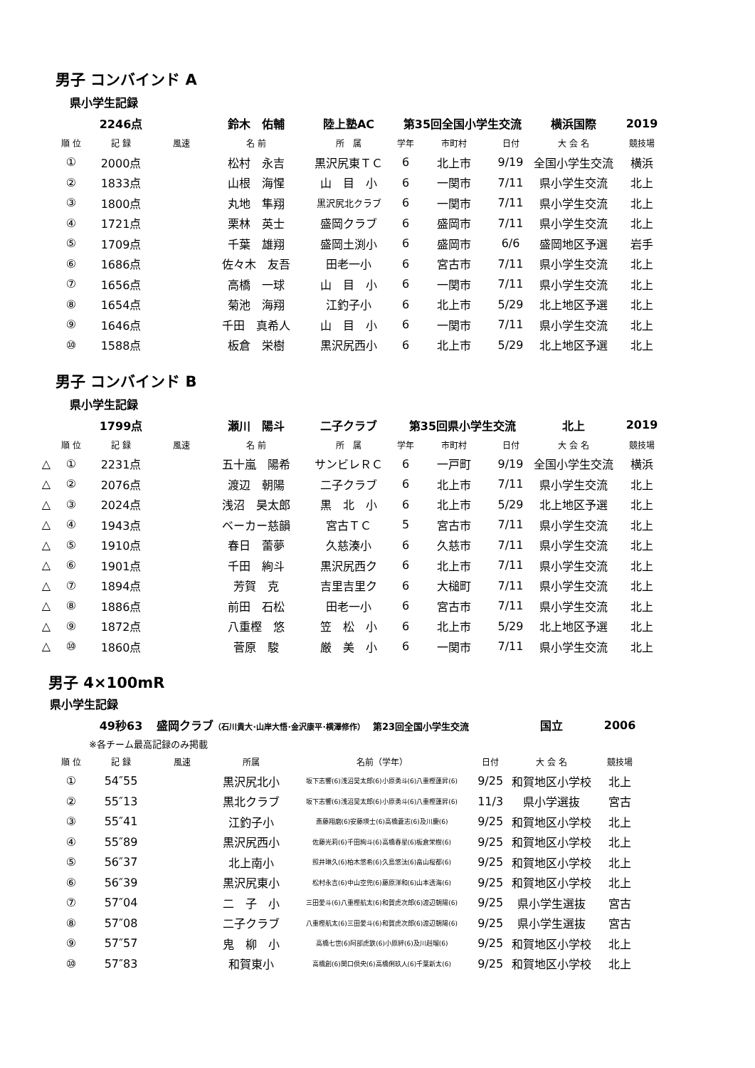男子 コンバインド A
県小学生記録
| | | 2246点 | | 鈴木 佑輔 | 陸上塾AC | 第35回全国小学生交流 | | | 横浜国際 | 2019 |
| | 順 位 | 記 録 | 風速 | 名 前 | 所 属 | 学年 | 市町村 | 日付 | 大 会 名 | 競技場 |
| | ① | 2000点 | | 松村 永吉 | 黒沢尻東ＴＣ | 6 | 北上市 | 9/19 | 全国小学生交流 | 横浜 |
| | ② | 1833点 | | 山根 海惺 | 山 目 小 | 6 | 一関市 | 7/11 | 県小学生交流 | 北上 |
| | ③ | 1800点 | | 丸地 隼翔 | 黒沢尻北クラブ | 6 | 一関市 | 7/11 | 県小学生交流 | 北上 |
| | ④ | 1721点 | | 栗林 英士 | 盛岡クラブ | 6 | 盛岡市 | 7/11 | 県小学生交流 | 北上 |
| | ⑤ | 1709点 | | 千葉 雄翔 | 盛岡土渕小 | 6 | 盛岡市 | 6/6 | 盛岡地区予選 | 岩手 |
| | ⑥ | 1686点 | | 佐々木 友吾 | 田老一小 | 6 | 宮古市 | 7/11 | 県小学生交流 | 北上 |
| | ⑦ | 1656点 | | 高橋 一球 | 山 目 小 | 6 | 一関市 | 7/11 | 県小学生交流 | 北上 |
| | ⑧ | 1654点 | | 菊池 海翔 | 江釣子小 | 6 | 北上市 | 5/29 | 北上地区予選 | 北上 |
| | ⑨ | 1646点 | | 千田 真希人 | 山 目 小 | 6 | 一関市 | 7/11 | 県小学生交流 | 北上 |
| | ⑩ | 1588点 | | 板倉 栄樹 | 黒沢尻西小 | 6 | 北上市 | 5/29 | 北上地区予選 | 北上 |
男子 コンバインド B
県小学生記録
| | | 1799点 | | 瀬川 陽斗 | 二子クラブ | 第35回県小学生交流 | | | 北上 | 2019 |
| | 順 位 | 記 録 | 風速 | 名 前 | 所 属 | 学年 | 市町村 | 日付 | 大 会 名 | 競技場 |
| △ | ① | 2231点 | | 五十嵐 陽希 | サンビレＲＣ | 6 | 一戸町 | 9/19 | 全国小学生交流 | 横浜 |
| △ | ② | 2076点 | | 渡辺 朝陽 | 二子クラブ | 6 | 北上市 | 7/11 | 県小学生交流 | 北上 |
| △ | ③ | 2024点 | | 浅沼 昊太郎 | 黒 北 小 | 6 | 北上市 | 5/29 | 北上地区予選 | 北上 |
| △ | ④ | 1943点 | | ベーカー慈韻 | 宮古ＴＣ | 5 | 宮古市 | 7/11 | 県小学生交流 | 北上 |
| △ | ⑤ | 1910点 | | 春日 蕾夢 | 久慈湊小 | 6 | 久慈市 | 7/11 | 県小学生交流 | 北上 |
| △ | ⑥ | 1901点 | | 千田 絢斗 | 黒沢尻西ク | 6 | 北上市 | 7/11 | 県小学生交流 | 北上 |
| △ | ⑦ | 1894点 | | 芳賀 克 | 吉里吉里ク | 6 | 大槌町 | 7/11 | 県小学生交流 | 北上 |
| △ | ⑧ | 1886点 | | 前田 石松 | 田老一小 | 6 | 宮古市 | 7/11 | 県小学生交流 | 北上 |
| △ | ⑨ | 1872点 | | 八重樫 悠 | 笠 松 小 | 6 | 北上市 | 5/29 | 北上地区予選 | 北上 |
| △ | ⑩ | 1860点 | | 菅原 駿 | 厳 美 小 | 6 | 一関市 | 7/11 | 県小学生交流 | 北上 |
男子 4×100mR
県小学生記録
| | | 49秒63 | 盛岡クラブ （石川貴大･山岸大悟･金沢康平･横澤修作） 第23回全国小学生交流 | | | | 国立 | 2006 |
| ※各チーム最高記録のみ掲載 | | | | | | | | |
| | 順 位 | 記 録 | 風速 | 所属 | 名前（学年） | 日付 | 大 会 名 | 競技場 |
| | ① | 54″55 | | 黒沢尻北小 | 坂下志響(6)浅沼昊太郎(6)小原勇斗(6)八重樫蓮昇(6) | 9/25 | 和賀地区小学校 | 北上 |
| | ② | 55″13 | | 黒北クラブ | 坂下志響(6)浅沼昊太郎(6)小原勇斗(6)八重樫蓮昇(6) | 11/3 | 県小学選抜 | 宮古 |
| | ③ | 55″41 | | 江釣子小 | 斎藤翔磨(6)安藤瑛士(6)高橋蒼志(6)及川慶(6) | 9/25 | 和賀地区小学校 | 北上 |
| | ④ | 55″89 | | 黒沢尻西小 | 佐藤光莉(6)千田絢斗(6)高橋春星(6)板倉栄樹(6) | 9/25 | 和賀地区小学校 | 北上 |
| | ⑤ | 56″37 | | 北上南小 | 照井琳久(6)柏木悠希(6)久島悠汰(6)畠山桜都(6) | 9/25 | 和賀地区小学校 | 北上 |
| | ⑥ | 56″39 | | 黒沢尻東小 | 松村永吉(6)中山空兜(6)藤原洋和(6)山本透海(6) | 9/25 | 和賀地区小学校 | 北上 |
| | ⑦ | 57″04 | | 二 子 小 | 三田愛斗(6)八重樫航太(6)和賀虎次郎(6)渡辺朝陽(6) | 9/25 | 県小学生選抜 | 宮古 |
| | ⑧ | 57″08 | | 二子クラブ | 八重樫航太(6)三田愛斗(6)和賀虎次郎(6)渡辺朝陽(6) | 9/25 | 県小学生選抜 | 宮古 |
| | ⑨ | 57″57 | | 鬼 柳 小 | 高橋七世(6)阿部虎鉄(6)小原絆(6)及川赳瑠(6) | 9/25 | 和賀地区小学校 | 北上 |
| | ⑩ | 57″83 | | 和賀東小 | 高橋創(6)関口倶央(6)高橋俐玖人(6)千葉新太(6) | 9/25 | 和賀地区小学校 | 北上 |